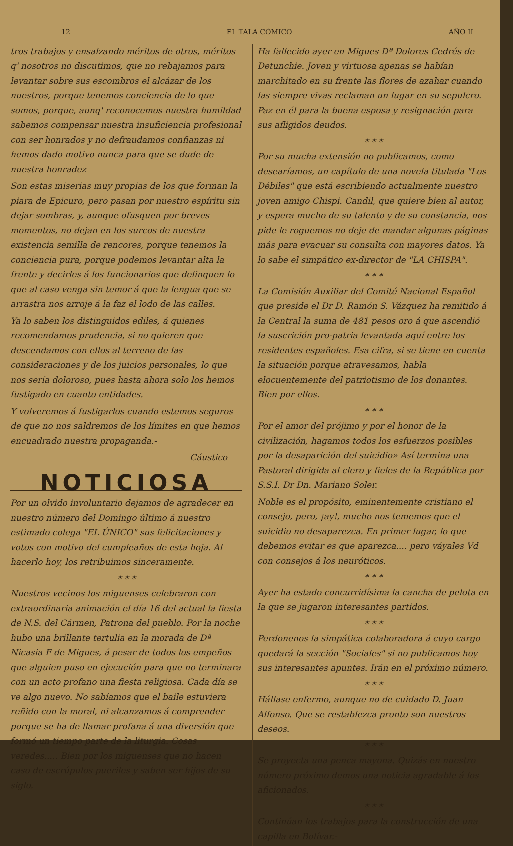12 EL TALA CÓMICO AÑO II
tros trabajos y ensalzando méritos de otros, méritos q' nosotros no discutimos, que no rebajamos para levantar sobre sus escombros el alcázar de los nuestros, porque tenemos conciencia de lo que somos, porque, aunq' reconocemos nuestra humildad sabemos compensar nuestra insuficiencia profesional con ser honrados y no defraudamos confianzas ni hemos dado motivo nunca para que se dude de nuestra honradez
Son estas miserias muy propias de los que forman la piara de Epicuro, pero pasan por nuestro espíritu sin dejar sombras, y, aunque ofusquen por breves momentos, no dejan en los surcos de nuestra existencia semilla de rencores, porque tenemos la conciencia pura, porque podemos levantar alta la frente y decirles á los funcionarios que delinquen lo que al caso venga sin temor á que la lengua que se arrastra nos arroje á la faz el lodo de las calles.
Ya lo saben los distinguidos ediles, á quienes recomendamos prudencia, si no quieren que descendamos con ellos al terreno de las consideraciones y de los juicios personales, lo que nos sería doloroso, pues hasta ahora solo los hemos fustigado en cuanto entidades.
Y volveremos á fustigarlos cuando estemos seguros de que no nos saldremos de los límites en que hemos encuadrado nuestra propaganda.-
Cáustico
NOTICIOSA
Por un olvido involuntario dejamos de agradecer en nuestro número del Domingo último á nuestro estimado colega "EL ÚNICO" sus felicitaciones y votos con motivo del cumpleaños de esta hoja. Al hacerlo hoy, los retribuimos sinceramente.
* * *
Nuestros vecinos los miguenses celebraron con extraordinaria animación el día 16 del actual la fiesta de N.S. del Cármen, Patrona del pueblo. Por la noche hubo una brillante tertulia en la morada de Dª Nicasia F de Migues, á pesar de todos los empeños que alguien puso en ejecución para que no terminara con un acto profano una fiesta religiosa. Cada día se ve algo nuevo. No sabíamos que el baile estuviera reñido con la moral, ni alcanzamos á comprender porque se ha de llamar profana á una diversión que formó un tiempo parte de la liturgia. Cosas veredes..... Bien por los miguenses que no hacen caso de escrúpulos pueriles y saben ser hijos de su siglo.
Ha fallecido ayer en Migues Dª Dolores Cedrés de Detunchie. Joven y virtuosa apenas se habían marchitado en su frente las flores de azahar cuando las siempre vivas reclaman un lugar en su sepulcro. Paz en él para la buena esposa y resignación para sus afligidos deudos.
* * *
Por su mucha extensión no publicamos, como desearíamos, un capítulo de una novela titulada "Los Débiles" que está escribiendo actualmente nuestro joven amigo Chispi. Candil, que quiere bien al autor, y espera mucho de su talento y de su constancia, nos pide le roguemos no deje de mandar algunas páginas más para evacuar su consulta con mayores datos. Ya lo sabe el simpático ex-director de "LA CHISPA".
* * *
La Comisión Auxiliar del Comité Nacional Español que preside el Dr D. Ramón S. Vázquez ha remitido á la Central la suma de 481 pesos oro á que ascendió la suscrición pro-patria levantada aquí entre los residentes españoles. Esa cifra, si se tiene en cuenta la situación porque atravesamos, habla elocuentemente del patriotismo de los donantes. Bien por ellos.
* * *
Por el amor del prójimo y por el honor de la civilización, hagamos todos los esfuerzos posibles por la desaparición del suicidio» Así termina una Pastoral dirigida al clero y fieles de la República por S.S.I. Dr Dn. Mariano Soler.
Noble es el propósito, eminentemente cristiano el consejo, pero, ¡ay!, mucho nos tememos que el suicidio no desaparezca. En primer lugar, lo que debemos evitar es que aparezca.... pero váyales Vd con consejos á los neuróticos.
* * *
Ayer ha estado concurridísima la cancha de pelota en la que se jugaron interesantes partidos.
* * *
Perdonenos la simpática colaboradora á cuyo cargo quedará la sección "Sociales" si no publicamos hoy sus interesantes apuntes. Irán en el próximo número.
* * *
Hállase enfermo, aunque no de cuidado D. Juan Alfonso. Que se restablezca pronto son nuestros deseos.
* * *
Se proyecta una penca mayona. Quizás en nuestro número próximo demos una noticia agradable á los aficionados.
* * *
Continúan los trabajos para la construcción de una capilla en Bolívar.-